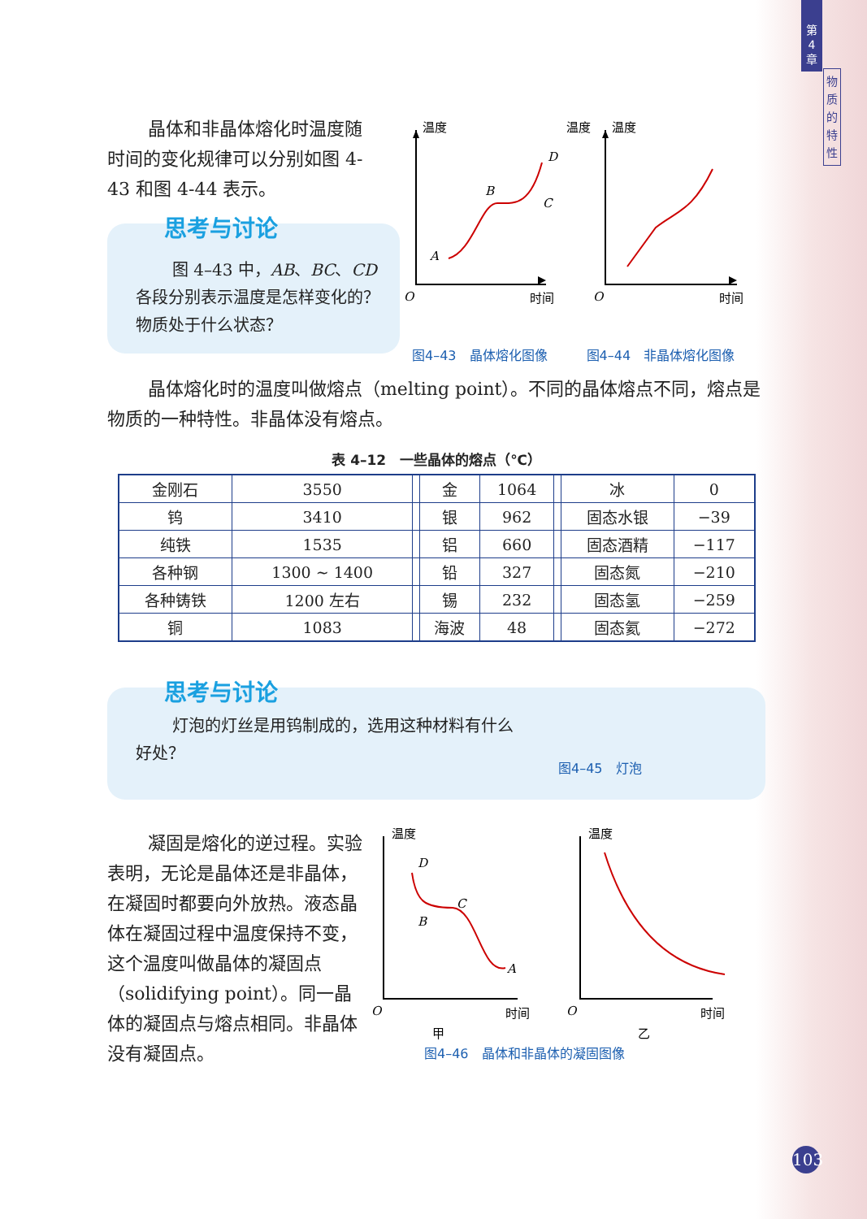第
4
章
物
质
的
特
性
晶体和非晶体熔化时温度随时间的变化规律可以分别如图 4-43 和图 4-44 表示。
思考与讨论
图 4–43 中，AB、BC、CD 各段分别表示温度是怎样变化的？物质处于什么状态？
温度
温度
温度
O
时间
O
时间
A
B
C
D
图4–43　晶体熔化图像　　　图4–44　非晶体熔化图像
晶体熔化时的温度叫做熔点（melting point）。不同的晶体熔点不同，熔点是物质的一种特性。非晶体没有熔点。
表 4–12　一些晶体的熔点（℃）
| 金刚石 | 3550 | | 金 | 1064 | | 冰 | 0 |
| 钨 | 3410 | | 银 | 962 | | 固态水银 | −39 |
| 纯铁 | 1535 | | 铝 | 660 | | 固态酒精 | −117 |
| 各种钢 | 1300 ~ 1400 | | 铅 | 327 | | 固态氮 | −210 |
| 各种铸铁 | 1200 左右 | | 锡 | 232 | | 固态氢 | −259 |
| 铜 | 1083 | | 海波 | 48 | | 固态氦 | −272 |
思考与讨论
灯泡的灯丝是用钨制成的，选用这种材料有什么好处？
图4–45　灯泡
凝固是熔化的逆过程。实验表明，无论是晶体还是非晶体，在凝固时都要向外放热。液态晶体在凝固过程中温度保持不变，这个温度叫做晶体的凝固点（solidifying point）。同一晶体的凝固点与熔点相同。非晶体没有凝固点。
温度
温度
O
时间
O
时间
D
B
C
A
甲
乙
图4–46　晶体和非晶体的凝固图像
103